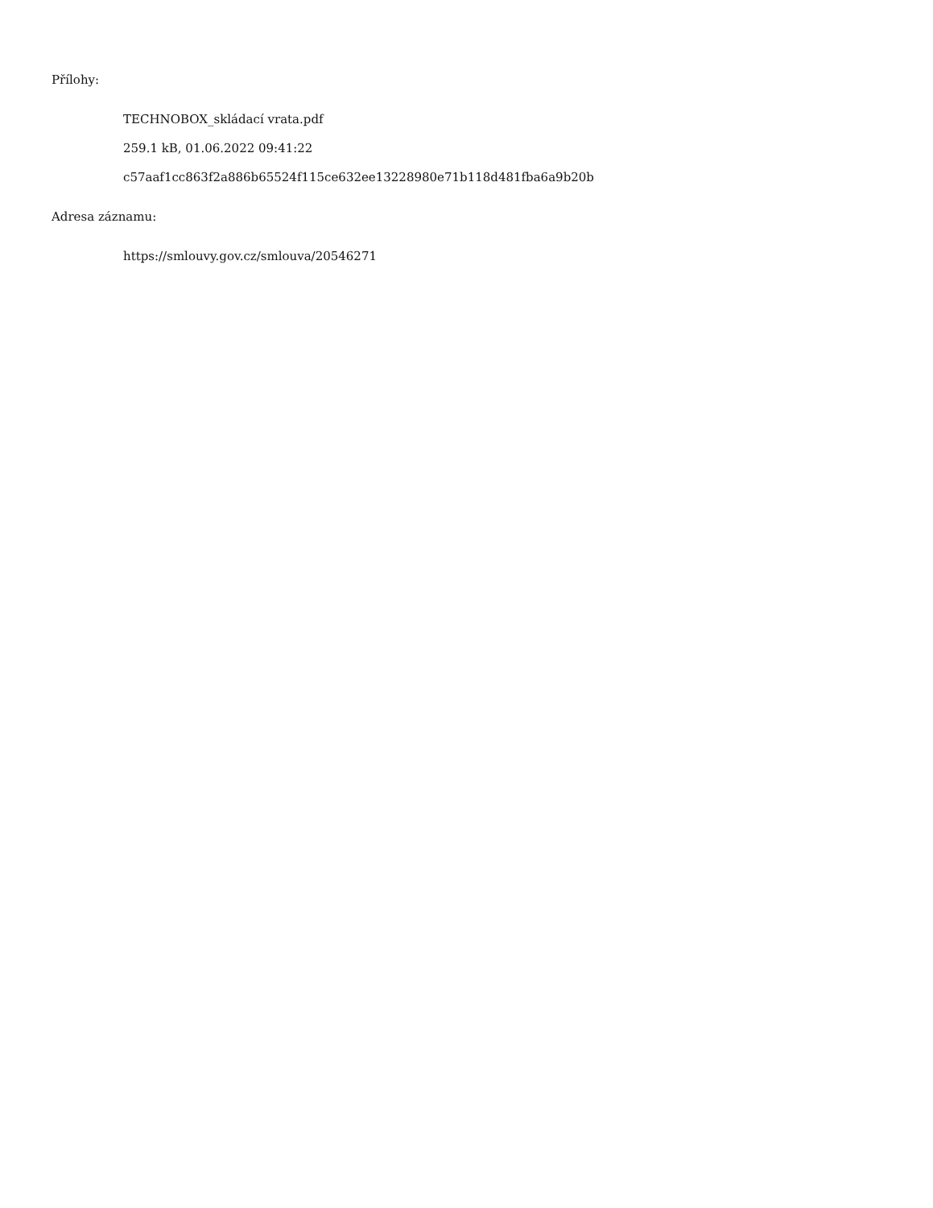Přílohy:
TECHNOBOX_skládací vrata.pdf
259.1 kB, 01.06.2022 09:41:22
c57aaf1cc863f2a886b65524f115ce632ee13228980e71b118d481fba6a9b20b
Adresa záznamu:
https://smlouvy.gov.cz/smlouva/20546271